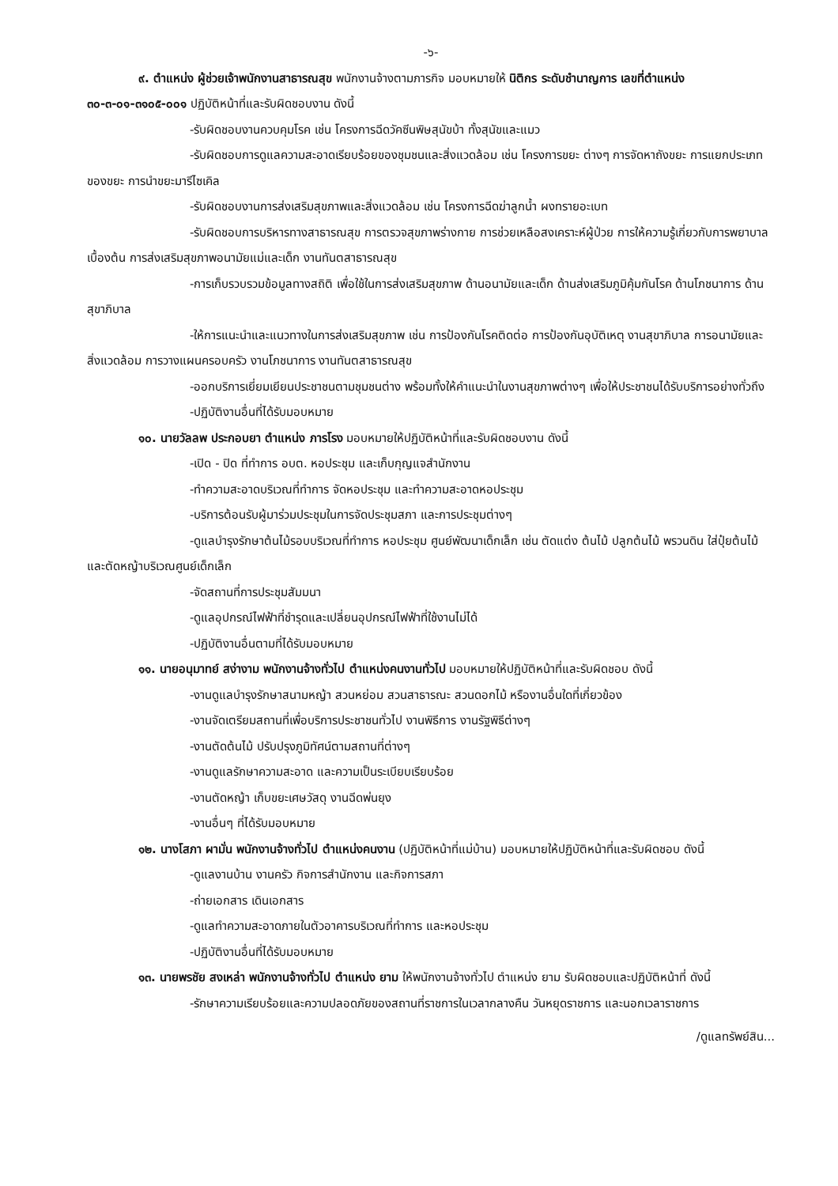-๖-
๙. ตำแหน่ง ผู้ช่วยเจ้าพนักงานสาธารณสุข พนักงานจ้างตามภารกิจ มอบหมายให้ นิติกร ระดับชำนาญการ เลขที่ตำแหน่ง ๓๐-๓-๐๑-๓๑๐๕-๐๐๑ ปฏิบัติหน้าที่และรับผิดชอบงาน ดังนี้
-รับผิดชอบงานควบคุมโรค เช่น โครงการฉีดวัคซีนพิษสุนัขบ้า ทั้งสุนัขและแมว
-รับผิดชอบการดูแลความสะอาดเรียบร้อยของชุมชนและสิ่งแวดล้อม เช่น โครงการขยะ ต่างๆ การจัดหาถังขยะ การแยกประเภทของขยะ การนำขยะมารีไซเคิล
-รับผิดชอบงานการส่งเสริมสุขภาพและสิ่งแวดล้อม เช่น โครงการฉีดฆ่าลูกน้ำ ผงทรายอะเบท
-รับผิดชอบการบริหารทางสาธารณสุข การตรวจสุขภาพร่างกาย การช่วยเหลือสงเคราะห์ผู้ป่วย การให้ความรู้เกี่ยวกับการพยาบาลเบื้องต้น การส่งเสริมสุขภาพอนามัยแม่และเด็ก งานทันตสาธารณสุข
-การเก็บรวบรวมข้อมูลทางสถิติ เพื่อใช้ในการส่งเสริมสุขภาพ ด้านอนามัยและเด็ก ด้านส่งเสริมภูมิคุ้มกันโรค ด้านโภชนาการ ด้านสุขาภิบาล
-ให้การแนะนำและแนวทางในการส่งเสริมสุขภาพ เช่น การป้องกันโรคติดต่อ การป้องกันอุบัติเหตุ งานสุขาภิบาล การอนามัยและสิ่งแวดล้อม การวางแผนครอบครัว งานโภชนาการ งานทันตสาธารณสุข
-ออกบริการเยี่ยมเยียนประชาชนตามชุมชนต่าง พร้อมทั้งให้คำแนะนำในงานสุขภาพต่างๆ เพื่อให้ประชาชนได้รับบริการอย่างทั่วถึง
-ปฏิบัติงานอื่นที่ได้รับมอบหมาย
๑๐. นายวัลลพ ประกอบยา ตำแหน่ง ภารโรง มอบหมายให้ปฏิบัติหน้าที่และรับผิดชอบงาน ดังนี้
-เปิด - ปิด ที่ทำการ อบต. หอประชุม และเก็บกุญแจสำนักงาน
-ทำความสะอาดบริเวณที่ทำการ จัดหอประชุม และทำความสะอาดหอประชุม
-บริการต้อนรับผู้มาร่วมประชุมในการจัดประชุมสภา และการประชุมต่างๆ
-ดูแลบำรุงรักษาต้นไม้รอบบริเวณที่ทำการ หอประชุม ศูนย์พัฒนาเด็กเล็ก เช่น ตัดแต่ง ต้นไม้ ปลูกต้นไม้ พรวนดิน ใส่ปุ๋ยต้นไม้ และตัดหญ้าบริเวณศูนย์เด็กเล็ก
-จัดสถานที่การประชุมสัมมนา
-ดูแลอุปกรณ์ไฟฟ้าที่ชำรุดและเปลี่ยนอุปกรณ์ไฟฟ้าที่ใช้งานไม่ได้
-ปฏิบัติงานอื่นตามที่ได้รับมอบหมาย
๑๑. นายอนุมาทย์ สง่างาม พนักงานจ้างทั่วไป ตำแหน่งคนงานทั่วไป มอบหมายให้ปฏิบัติหน้าที่และรับผิดชอบ ดังนี้
-งานดูแลบำรุงรักษาสนามหญ้า สวนหย่อม สวนสาธารณะ สวนดอกไม้ หรืองานอื่นใดที่เกี่ยวข้อง
-งานจัดเตรียมสถานที่เพื่อบริการประชาชนทั่วไป งานพิธีการ งานรัฐพิธีต่างๆ
-งานตัดต้นไม้ ปรับปรุงภูมิทัศน์ตามสถานที่ต่างๆ
-งานดูแลรักษาความสะอาด และความเป็นระเบียบเรียบร้อย
-งานตัดหญ้า เก็บขยะเศษวัสดุ งานฉีดพ่นยุง
-งานอื่นๆ ที่ได้รับมอบหมาย
๑๒. นางโสภา ผามั่น พนักงานจ้างทั่วไป ตำแหน่งคนงาน (ปฏิบัติหน้าที่แม่บ้าน) มอบหมายให้ปฏิบัติหน้าที่และรับผิดชอบ ดังนี้
-ดูแลงานบ้าน งานครัว กิจการสำนักงาน และกิจการสภา
-ถ่ายเอกสาร เดินเอกสาร
-ดูแลทำความสะอาดภายในตัวอาคารบริเวณที่ทำการ และหอประชุม
-ปฏิบัติงานอื่นที่ได้รับมอบหมาย
๑๓. นายพรชัย สงเหล่า พนักงานจ้างทั่วไป ตำแหน่ง ยาม ให้พนักงานจ้างทั่วไป ตำแหน่ง ยาม รับผิดชอบและปฏิบัติหน้าที่ ดังนี้
-รักษาความเรียบร้อยและความปลอดภัยของสถานที่ราชการในเวลากลางคืน วันหยุดราชการ และนอกเวลาราชการ
/ดูแลทรัพย์สิน...